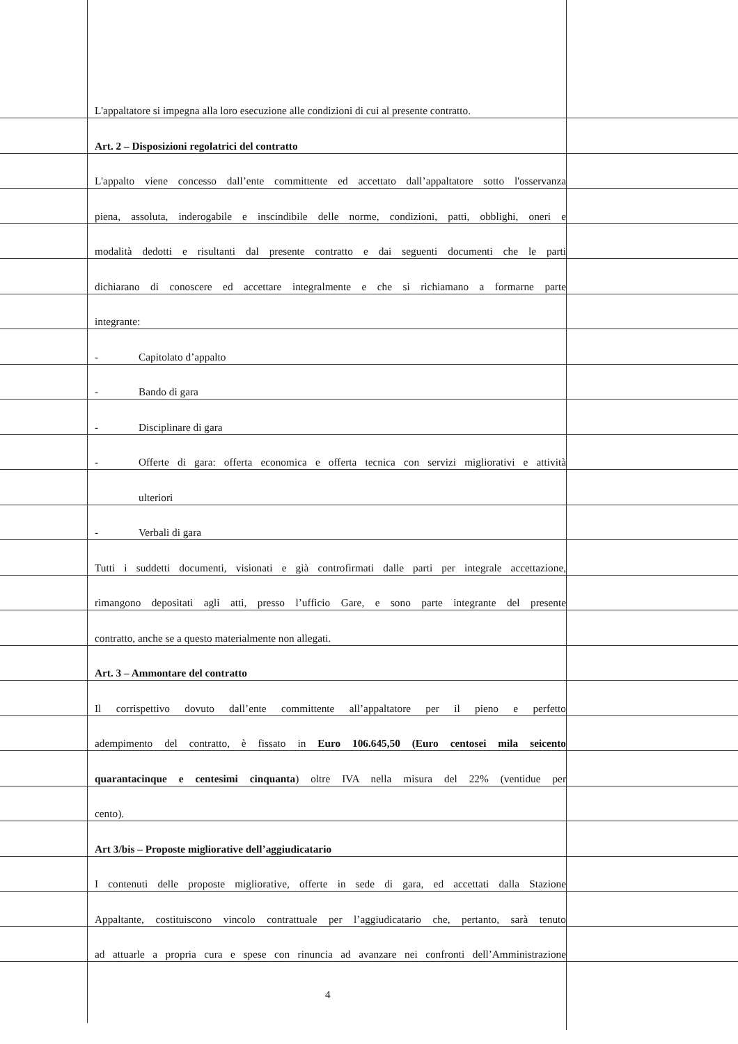L'appaltatore si impegna alla loro esecuzione alle condizioni di cui al presente contratto.
Art. 2 – Disposizioni regolatrici del contratto
L'appalto viene concesso dall’ente committente ed accettato dall’appaltatore sotto l'osservanza
piena, assoluta, inderogabile e inscindibile delle norme, condizioni, patti, obblighi, oneri e
modalità dedotti e risultanti dal presente contratto e dai seguenti documenti che le parti
dichiarano di conoscere ed accettare integralmente e che si richiamano a formarne parte
integrante:
- Capitolato d’appalto
- Bando di gara
- Disciplinare di gara
- Offerte di gara: offerta economica e offerta tecnica con servizi migliorativi e attività
ulteriori
- Verbali di gara
Tutti i suddetti documenti, visionati e già controfirmati dalle parti per integrale accettazione,
rimangono depositati agli atti, presso l’ufficio Gare, e sono parte integrante del presente
contratto, anche se a questo materialmente non allegati.
Art. 3 – Ammontare del contratto
Il corrispettivo dovuto dall’ente committente all’appaltatore per il pieno e perfetto
adempimento del contratto, è fissato in Euro 106.645,50 (Euro centosei mila seicento
quarantacinque e centesimi cinquanta) oltre IVA nella misura del 22% (ventidue per
cento).
Art 3/bis – Proposte migliorative dell’aggiudicatario
I contenuti delle proposte migliorative, offerte in sede di gara, ed accettati dalla Stazione
Appaltante, costituiscono vincolo contrattuale per l’aggiudicatario che, pertanto, sarà tenuto
ad attuarle a propria cura e spese con rinuncia ad avanzare nei confronti dell’Amministrazione
4